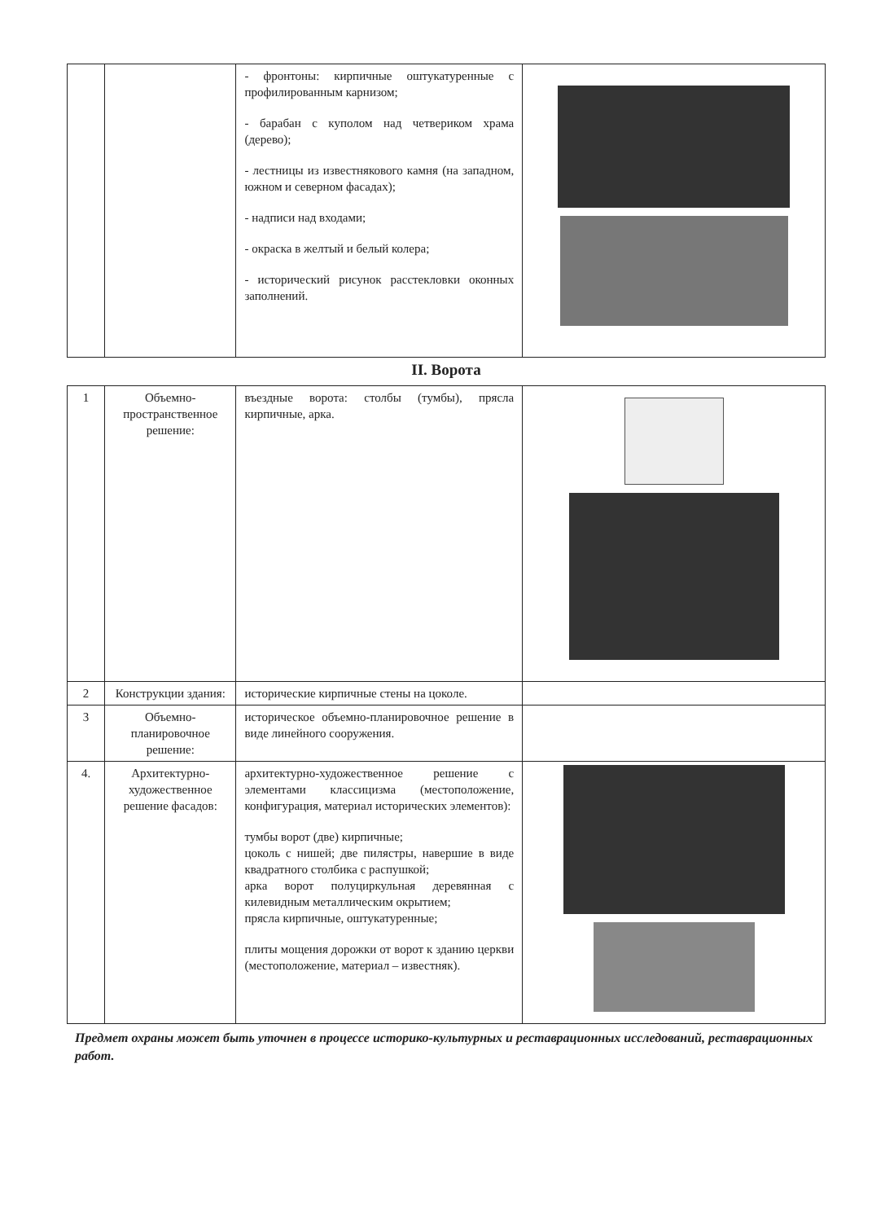| | | - фронтоны: кирпичные оштукатуренные с профилированным карнизом; - барабан с куполом над четвериком храма (дерево); - лестницы из известнякового камня (на западном, южном и северном фасадах); - надписи над входами; - окраска в желтый и белый колера; - исторический рисунок расстекловки оконных заполнений. | |
II. Ворота
| 1 | Объемно-пространственное решение: | въездные ворота: столбы (тумбы), прясла кирпичные, арка. | |
| 2 | Конструкции здания: | исторические кирпичные стены на цоколе. | |
| 3 | Объемно-планировочное решение: | историческое объемно-планировочное решение в виде линейного сооружения. | |
| 4. | Архитектурно-художественное решение фасадов: | архитектурно-художественное решение с элементами классицизма (местоположение, конфигурация, материал исторических элементов): тумбы ворот (две) кирпичные; цоколь с нишей; две пилястры, навершие в виде квадратного столбика с распушкой; арка ворот полуциркульная деревянная с килевидным металлическим окрытием; прясла кирпичные, оштукатуренные; плиты мощения дорожки от ворот к зданию церкви (местоположение, материал – известняк). | |
Предмет охраны может быть уточнен в процессе историко-культурных и реставрационных исследований, реставрационных работ.